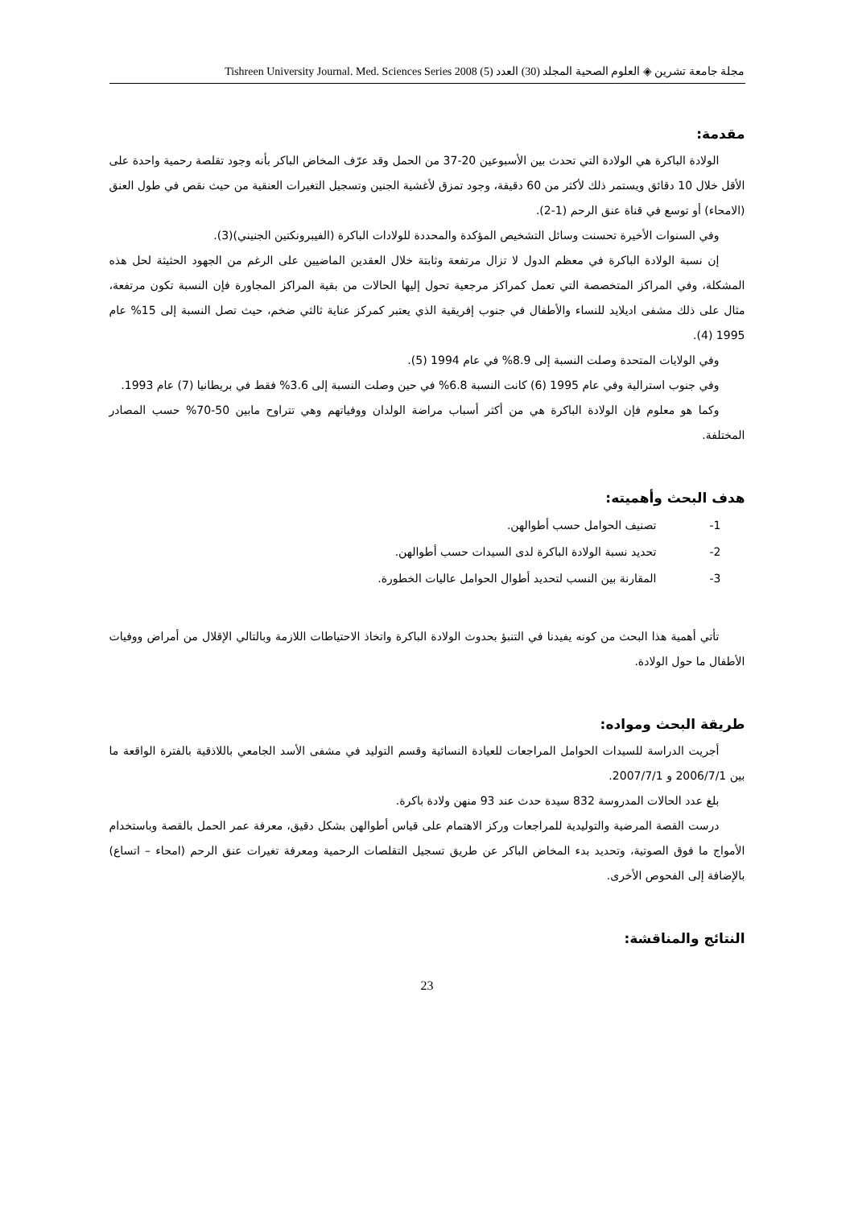مجلة جامعة تشرين ◈ العلوم الصحية المجلد (30) العدد (5) 2008 Tishreen University Journal. Med. Sciences Series
مقدمة:
الولادة الباكرة هي الولادة التي تحدث بين الأسبوعين 20-37 من الحمل وقد عرّف المخاض الباكر بأنه وجود تقلصة رحمية واحدة على الأقل خلال 10 دقائق ويستمر ذلك لأكثر من 60 دقيقة، وجود تمزق لأغشية الجنين وتسجيل التغيرات العنقية من حيث نقص في طول العنق (الامحاء) أو توسع في قناة عنق الرحم (1-2).
وفي السنوات الأخيرة تحسنت وسائل التشخيص المؤكدة والمحددة للولادات الباكرة (الفيبرونكتين الجنيني)(3).
إن نسبة الولادة الباكرة في معظم الدول لا تزال مرتفعة وثابتة خلال العقدين الماضيين على الرغم من الجهود الحثيثة لحل هذه المشكلة، وفي المراكز المتخصصة التي تعمل كمراكز مرجعية تحول إليها الحالات من بقية المراكز المجاورة فإن النسبة تكون مرتفعة، مثال على ذلك مشفى اديلايد للنساء والأطفال في جنوب إفريقية الذي يعتبر كمركز عناية ثالثي ضخم، حيث تصل النسبة إلى 15% عام 1995 (4).
وفي الولايات المتحدة وصلت النسبة إلى 8.9% في عام 1994 (5).
وفي جنوب استرالية وفي عام 1995 (6) كانت النسبة 6.8% في حين وصلت النسبة إلى 3.6% فقط في بريطانيا (7) عام 1993.
وكما هو معلوم فإن الولادة الباكرة هي من أكثر أسباب مراضة الولدان ووفياتهم وهي تتراوح مابين 50-70% حسب المصادر المختلفة.
هدف البحث وأهميته:
1- تصنيف الحوامل حسب أطوالهن.
2- تحديد نسبة الولادة الباكرة لدى السيدات حسب أطوالهن.
3- المقارنة بين النسب لتحديد أطوال الحوامل عاليات الخطورة.
تأتي أهمية هذا البحث من كونه يفيدنا في التنبؤ بحدوث الولادة الباكرة واتخاذ الاحتياطات اللازمة وبالتالي الإقلال من أمراض ووفيات الأطفال ما حول الولادة.
طريقة البحث ومواده:
أجريت الدراسة للسيدات الحوامل المراجعات للعيادة النسائية وقسم التوليد في مشفى الأسد الجامعي باللاذقية بالفترة الواقعة ما بين 2006/7/1 و 2007/7/1.
بلغ عدد الحالات المدروسة 832 سيدة حدث عند 93 منهن ولادة باكرة.
درست القصة المرضية والتوليدية للمراجعات وركز الاهتمام على قياس أطوالهن بشكل دقيق، معرفة عمر الحمل بالقصة وباستخدام الأمواج ما فوق الصوتية، وتحديد بدء المخاض الباكر عن طريق تسجيل التقلصات الرحمية ومعرفة تغيرات عنق الرحم (امحاء – اتساع) بالإضافة إلى الفحوص الأخرى.
النتائج والمناقشة:
23